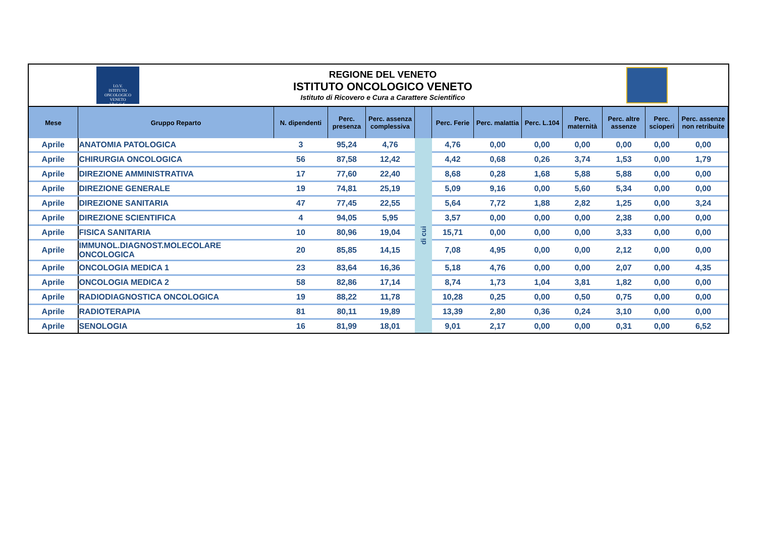I.O.V.
ISTITUTO
ONCOLOGICO
VENETO
I.R.C.C.S.
REGIONE DEL VENETO
ISTITUTO ONCOLOGICO VENETO
Istituto di Ricovero e Cura a Carattere Scientifico
| Mese | Gruppo Reparto | N. dipendenti | Perc. presenza | Perc. assenza complessiva | | Perc. Ferie | Perc. malattia | Perc. L.104 | Perc. maternità | Perc. altre assenze | Perc. scioperi | Perc. assenze non retribuite |
| --- | --- | --- | --- | --- | --- | --- | --- | --- | --- | --- | --- | --- |
| Aprile | ANATOMIA PATOLOGICA | 3 | 95,24 | 4,76 | di cui | 4,76 | 0,00 | 0,00 | 0,00 | 0,00 | 0,00 | 0,00 |
| Aprile | CHIRURGIA ONCOLOGICA | 56 | 87,58 | 12,42 | | 4,42 | 0,68 | 0,26 | 3,74 | 1,53 | 0,00 | 1,79 |
| Aprile | DIREZIONE AMMINISTRATIVA | 17 | 77,60 | 22,40 | | 8,68 | 0,28 | 1,68 | 5,88 | 5,88 | 0,00 | 0,00 |
| Aprile | DIREZIONE GENERALE | 19 | 74,81 | 25,19 | | 5,09 | 9,16 | 0,00 | 5,60 | 5,34 | 0,00 | 0,00 |
| Aprile | DIREZIONE SANITARIA | 47 | 77,45 | 22,55 | | 5,64 | 7,72 | 1,88 | 2,82 | 1,25 | 0,00 | 3,24 |
| Aprile | DIREZIONE SCIENTIFICA | 4 | 94,05 | 5,95 | | 3,57 | 0,00 | 0,00 | 0,00 | 2,38 | 0,00 | 0,00 |
| Aprile | FISICA SANITARIA | 10 | 80,96 | 19,04 | | 15,71 | 0,00 | 0,00 | 0,00 | 3,33 | 0,00 | 0,00 |
| Aprile | IMMUNOL.DIAGNOST.MOLECOLARE ONCOLOGICA | 20 | 85,85 | 14,15 | | 7,08 | 4,95 | 0,00 | 0,00 | 2,12 | 0,00 | 0,00 |
| Aprile | ONCOLOGIA MEDICA 1 | 23 | 83,64 | 16,36 | | 5,18 | 4,76 | 0,00 | 0,00 | 2,07 | 0,00 | 4,35 |
| Aprile | ONCOLOGIA MEDICA 2 | 58 | 82,86 | 17,14 | | 8,74 | 1,73 | 1,04 | 3,81 | 1,82 | 0,00 | 0,00 |
| Aprile | RADIODIAGNOSTICA ONCOLOGICA | 19 | 88,22 | 11,78 | | 10,28 | 0,25 | 0,00 | 0,50 | 0,75 | 0,00 | 0,00 |
| Aprile | RADIOTERAPIA | 81 | 80,11 | 19,89 | | 13,39 | 2,80 | 0,36 | 0,24 | 3,10 | 0,00 | 0,00 |
| Aprile | SENOLOGIA | 16 | 81,99 | 18,01 | | 9,01 | 2,17 | 0,00 | 0,00 | 0,31 | 0,00 | 6,52 |